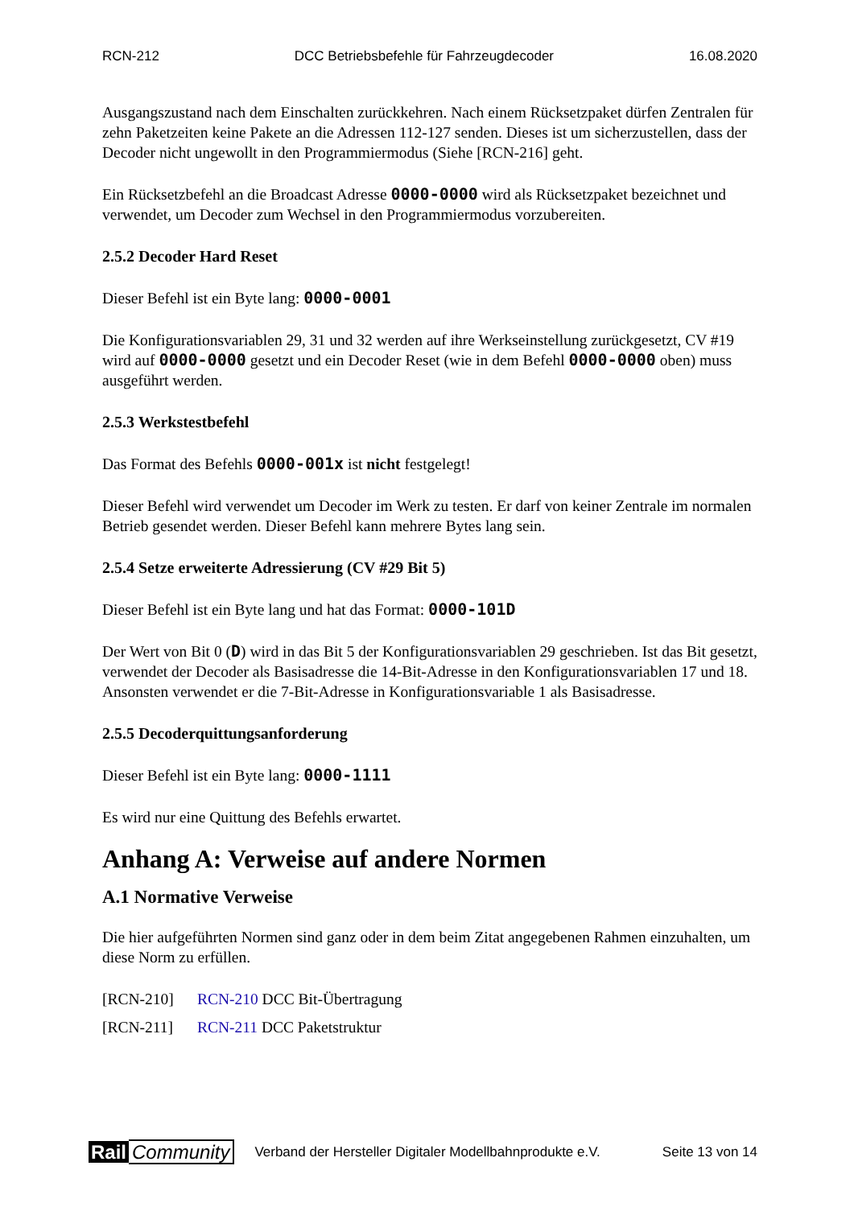RCN-212 DCC Betriebsbefehle für Fahrzeugdecoder 16.08.2020
Ausgangszustand nach dem Einschalten zurückkehren. Nach einem Rücksetzpaket dürfen Zentralen für zehn Paketzeiten keine Pakete an die Adressen 112-127 senden. Dieses ist um sicherzustellen, dass der Decoder nicht ungewollt in den Programmiermodus (Siehe [RCN-216] geht.
Ein Rücksetzbefehl an die Broadcast Adresse 0000-0000 wird als Rücksetzpaket bezeichnet und verwendet, um Decoder zum Wechsel in den Programmiermodus vorzubereiten.
2.5.2 Decoder Hard Reset
Dieser Befehl ist ein Byte lang: 0000-0001
Die Konfigurationsvariablen 29, 31 und 32 werden auf ihre Werkseinstellung zurückgesetzt, CV #19 wird auf 0000-0000 gesetzt und ein Decoder Reset (wie in dem Befehl 0000-0000 oben) muss ausgeführt werden.
2.5.3 Werkstestbefehl
Das Format des Befehls 0000-001x ist nicht festgelegt!
Dieser Befehl wird verwendet um Decoder im Werk zu testen. Er darf von keiner Zentrale im normalen Betrieb gesendet werden. Dieser Befehl kann mehrere Bytes lang sein.
2.5.4 Setze erweiterte Adressierung (CV #29 Bit 5)
Dieser Befehl ist ein Byte lang und hat das Format: 0000-101D
Der Wert von Bit 0 (D) wird in das Bit 5 der Konfigurationsvariablen 29 geschrieben. Ist das Bit gesetzt, verwendet der Decoder als Basisadresse die 14-Bit-Adresse in den Konfigurationsvariablen 17 und 18. Ansonsten verwendet er die 7-Bit-Adresse in Konfigurationsvariable 1 als Basisadresse.
2.5.5 Decoderquittungsanforderung
Dieser Befehl ist ein Byte lang: 0000-1111
Es wird nur eine Quittung des Befehls erwartet.
Anhang A: Verweise auf andere Normen
A.1 Normative Verweise
Die hier aufgeführten Normen sind ganz oder in dem beim Zitat angegebenen Rahmen einzuhalten, um diese Norm zu erfüllen.
[RCN-210] RCN-210 DCC Bit-Übertragung
[RCN-211] RCN-211 DCC Paketstruktur
Rail Community Verband der Hersteller Digitaler Modellbahnprodukte e.V. Seite 13 von 14